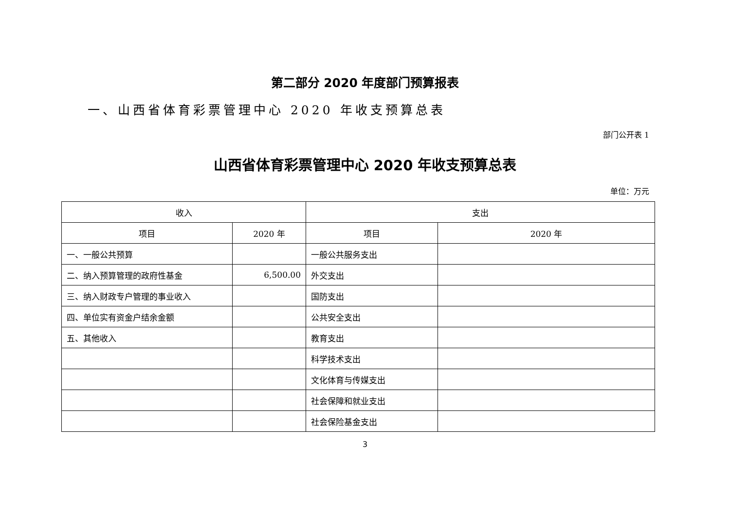第二部分 2020 年度部门预算报表
一、山西省体育彩票管理中心 2020 年收支预算总表
部门公开表 1
山西省体育彩票管理中心 2020 年收支预算总表
单位：万元
| 收入 | | 支出 | |
| --- | --- | --- | --- |
| 项目 | 2020 年 | 项目 | 2020 年 |
| 一、一般公共预算 | | 一般公共服务支出 | |
| 二、纳入预算管理的政府性基金 | 6,500.00 | 外交支出 | |
| 三、纳入财政专户管理的事业收入 | | 国防支出 | |
| 四、单位实有资金户结余金额 | | 公共安全支出 | |
| 五、其他收入 | | 教育支出 | |
| | | 科学技术支出 | |
| | | 文化体育与传媒支出 | |
| | | 社会保障和就业支出 | |
| | | 社会保险基金支出 | |
3